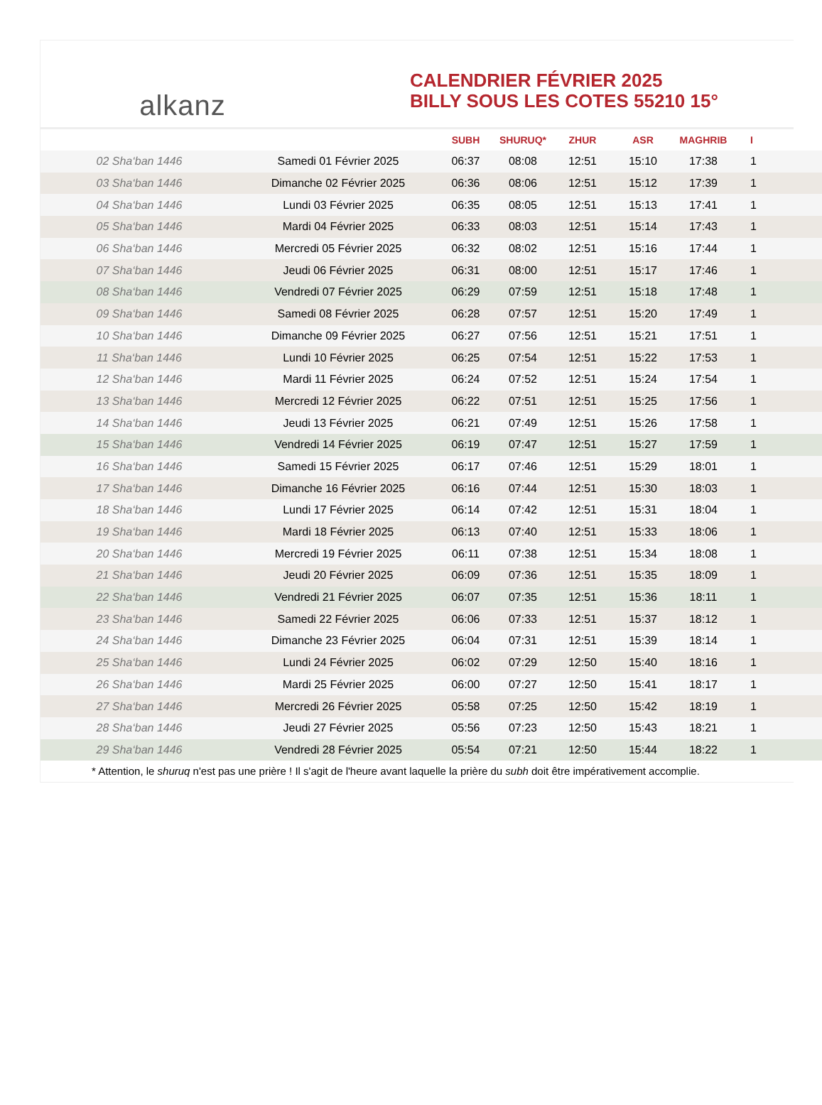alkanz
CALENDRIER FÉVRIER 2025
BILLY SOUS LES COTES 55210 15°
| | | SUBH | SHURUQ* | ZHUR | ASR | MAGHRIB | I |
| --- | --- | --- | --- | --- | --- | --- | --- |
| 02 Sha‘ban 1446 | Samedi 01 Février 2025 | 06:37 | 08:08 | 12:51 | 15:10 | 17:38 | 1 |
| 03 Sha‘ban 1446 | Dimanche 02 Février 2025 | 06:36 | 08:06 | 12:51 | 15:12 | 17:39 | 1 |
| 04 Sha‘ban 1446 | Lundi 03 Février 2025 | 06:35 | 08:05 | 12:51 | 15:13 | 17:41 | 1 |
| 05 Sha‘ban 1446 | Mardi 04 Février 2025 | 06:33 | 08:03 | 12:51 | 15:14 | 17:43 | 1 |
| 06 Sha‘ban 1446 | Mercredi 05 Février 2025 | 06:32 | 08:02 | 12:51 | 15:16 | 17:44 | 1 |
| 07 Sha‘ban 1446 | Jeudi 06 Février 2025 | 06:31 | 08:00 | 12:51 | 15:17 | 17:46 | 1 |
| 08 Sha‘ban 1446 | Vendredi 07 Février 2025 | 06:29 | 07:59 | 12:51 | 15:18 | 17:48 | 1 |
| 09 Sha‘ban 1446 | Samedi 08 Février 2025 | 06:28 | 07:57 | 12:51 | 15:20 | 17:49 | 1 |
| 10 Sha‘ban 1446 | Dimanche 09 Février 2025 | 06:27 | 07:56 | 12:51 | 15:21 | 17:51 | 1 |
| 11 Sha‘ban 1446 | Lundi 10 Février 2025 | 06:25 | 07:54 | 12:51 | 15:22 | 17:53 | 1 |
| 12 Sha‘ban 1446 | Mardi 11 Février 2025 | 06:24 | 07:52 | 12:51 | 15:24 | 17:54 | 1 |
| 13 Sha‘ban 1446 | Mercredi 12 Février 2025 | 06:22 | 07:51 | 12:51 | 15:25 | 17:56 | 1 |
| 14 Sha‘ban 1446 | Jeudi 13 Février 2025 | 06:21 | 07:49 | 12:51 | 15:26 | 17:58 | 1 |
| 15 Sha‘ban 1446 | Vendredi 14 Février 2025 | 06:19 | 07:47 | 12:51 | 15:27 | 17:59 | 1 |
| 16 Sha‘ban 1446 | Samedi 15 Février 2025 | 06:17 | 07:46 | 12:51 | 15:29 | 18:01 | 1 |
| 17 Sha‘ban 1446 | Dimanche 16 Février 2025 | 06:16 | 07:44 | 12:51 | 15:30 | 18:03 | 1 |
| 18 Sha‘ban 1446 | Lundi 17 Février 2025 | 06:14 | 07:42 | 12:51 | 15:31 | 18:04 | 1 |
| 19 Sha‘ban 1446 | Mardi 18 Février 2025 | 06:13 | 07:40 | 12:51 | 15:33 | 18:06 | 1 |
| 20 Sha‘ban 1446 | Mercredi 19 Février 2025 | 06:11 | 07:38 | 12:51 | 15:34 | 18:08 | 1 |
| 21 Sha‘ban 1446 | Jeudi 20 Février 2025 | 06:09 | 07:36 | 12:51 | 15:35 | 18:09 | 1 |
| 22 Sha‘ban 1446 | Vendredi 21 Février 2025 | 06:07 | 07:35 | 12:51 | 15:36 | 18:11 | 1 |
| 23 Sha‘ban 1446 | Samedi 22 Février 2025 | 06:06 | 07:33 | 12:51 | 15:37 | 18:12 | 1 |
| 24 Sha‘ban 1446 | Dimanche 23 Février 2025 | 06:04 | 07:31 | 12:51 | 15:39 | 18:14 | 1 |
| 25 Sha‘ban 1446 | Lundi 24 Février 2025 | 06:02 | 07:29 | 12:50 | 15:40 | 18:16 | 1 |
| 26 Sha‘ban 1446 | Mardi 25 Février 2025 | 06:00 | 07:27 | 12:50 | 15:41 | 18:17 | 1 |
| 27 Sha‘ban 1446 | Mercredi 26 Février 2025 | 05:58 | 07:25 | 12:50 | 15:42 | 18:19 | 1 |
| 28 Sha‘ban 1446 | Jeudi 27 Février 2025 | 05:56 | 07:23 | 12:50 | 15:43 | 18:21 | 1 |
| 29 Sha‘ban 1446 | Vendredi 28 Février 2025 | 05:54 | 07:21 | 12:50 | 15:44 | 18:22 | 1 |
* Attention, le shuruq n'est pas une prière ! Il s'agit de l'heure avant laquelle la prière du subh doit être impérativement accomplie.